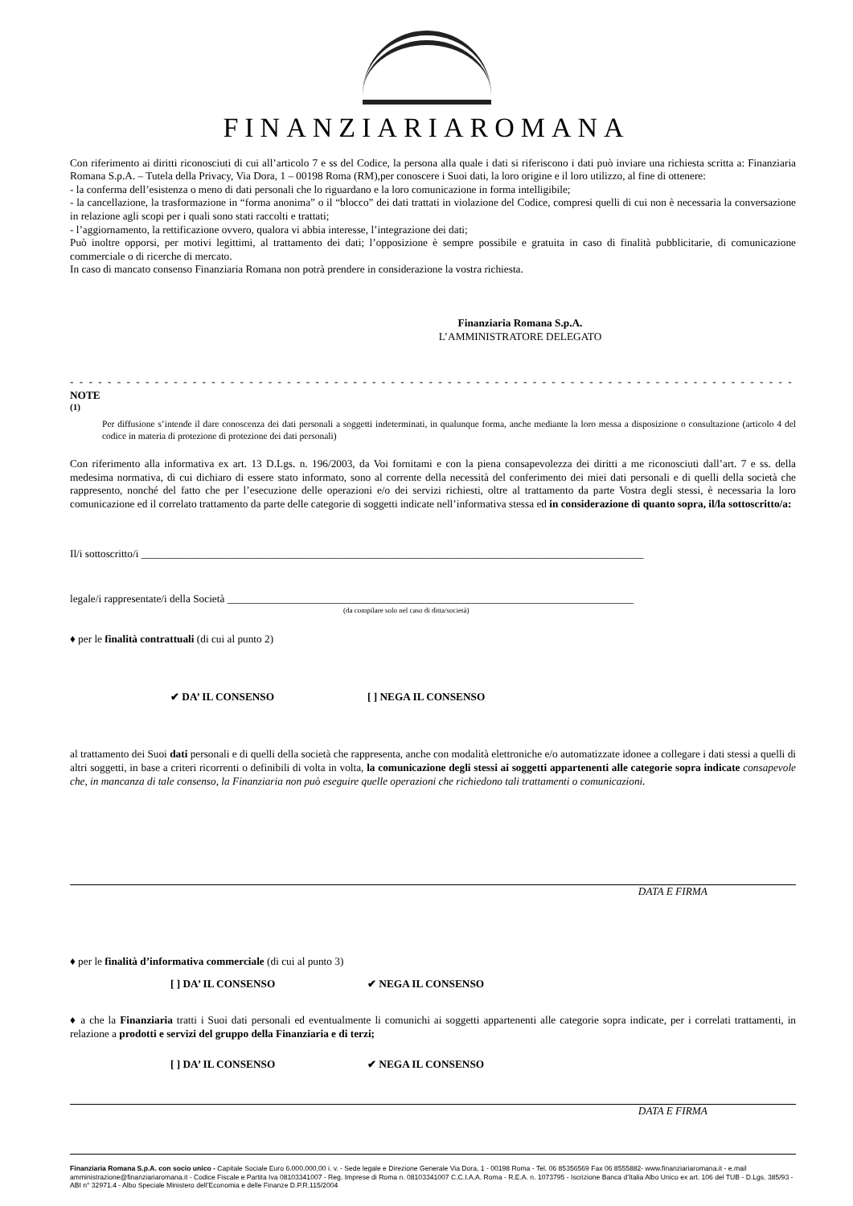FINANZIARIAROMANA
Con riferimento ai diritti riconosciuti di cui all’articolo 7 e ss del Codice, la persona alla quale i dati si riferiscono i dati può inviare una richiesta scritta a: Finanziaria Romana S.p.A. – Tutela della Privacy, Via Dora, 1 – 00198 Roma (RM),per conoscere i Suoi dati, la loro origine e il loro utilizzo, al fine di ottenere:
- la conferma dell’esistenza o meno di dati personali che lo riguardano e la loro comunicazione in forma intelligibile;
- la cancellazione, la trasformazione in “forma anonima” o il “blocco” dei dati trattati in violazione del Codice, compresi quelli di cui non è necessaria la conversazione in relazione agli scopi per i quali sono stati raccolti e trattati;
- l’aggiornamento, la rettificazione ovvero, qualora vi abbia interesse, l’integrazione dei dati;
Può inoltre opporsi, per motivi legittimi, al trattamento dei dati; l’opposizione è sempre possibile e gratuita in caso di finalità pubblicitarie, di comunicazione commerciale o di ricerche di mercato.
In caso di mancato consenso Finanziaria Romana non potrà prendere in considerazione la vostra richiesta.
Finanziaria Romana S.p.A.
L’AMMINISTRATORE DELEGATO
- - - - - - - - - - - - - - - - - - - - - - - - - - - - - - - - - - - - - - - - - - - - - - - - - - - - - - - - - - - - - - - - - - - - - - - - - - - - - - - - - - - - - - - - - - - - - - - - - - -
NOTE
<sup>(1)</sup>
Per diffusione s’intende il dare conoscenza dei dati personali a soggetti indeterminati, in qualunque forma, anche mediante la loro messa a disposizione o consultazione (articolo 4 del codice in materia di protezione di protezione dei dati personali)
Con riferimento alla informativa ex art. 13 D.Lgs. n. 196/2003, da Voi fornitami e con la piena consapevolezza dei diritti a me riconosciuti dall’art. 7 e ss. della medesima normativa, di cui dichiaro di essere stato informato, sono al corrente della necessità del conferimento dei miei dati personali e di quelli della società che rappresento, nonché del fatto che per l’esecuzione delle operazioni e/o dei servizi richiesti, oltre al trattamento da parte Vostra degli stessi, è necessaria la loro comunicazione ed il correlato trattamento da parte delle categorie di soggetti indicate nell’informativa stessa ed in considerazione di quanto sopra, il/la sottoscritto/a:
Il/i sottoscritto/i ______________________________________________________________________________________________
legale/i rappresentate/i della Società ____________________________________________________________________________
(da compilare solo nel caso di ditta/società)
♦ per le finalità contrattuali (di cui al punto 2)
✔ DA’ IL CONSENSO [ ] NEGA IL CONSENSO
al trattamento dei Suoi dati personali e di quelli della società che rappresenta, anche con modalità elettroniche e/o automatizzate idonee a collegare i dati stessi a quelli di altri soggetti, in base a criteri ricorrenti o definibili di volta in volta, la comunicazione degli stessi ai soggetti appartenenti alle categorie sopra indicate consapevole che, in mancanza di tale consenso, la Finanziaria non può eseguire quelle operazioni che richiedono tali trattamenti o comunicazioni.
DATA E FIRMA
♦ per le finalità d’informativa commerciale (di cui al punto 3)
[ ] DA’ IL CONSENSO ✔ NEGA IL CONSENSO
♦ a che la Finanziaria tratti i Suoi dati personali ed eventualmente li comunichi ai soggetti appartenenti alle categorie sopra indicate, per i correlati trattamenti, in relazione a prodotti e servizi del gruppo della Finanziaria e di terzi;
[ ] DA’ IL CONSENSO ✔ NEGA IL CONSENSO
DATA E FIRMA
Finanziaria Romana S.p.A. con socio unico - Capitale Sociale Euro 6.000.000,00 i. v. - Sede legale e Direzione Generale Via Dora, 1 - 00198 Roma - Tel. 06 85356569 Fax 06 8555882- www.finanziariaromana.it - e.mail amministrazione@finanziariaromana.it - Codice Fiscale e Partita Iva 08103341007 - Reg. Imprese di Roma n. 08103341007 C.C.I.A.A. Roma - R.E.A. n. 1073795 - Iscrizione Banca d’Italia Albo Unico ex art. 106 del TUB - D.Lgs. 385/93 - ABI n° 32971.4 - Albo Speciale Ministero dell’Economia e delle Finanze D.P.R.115/2004